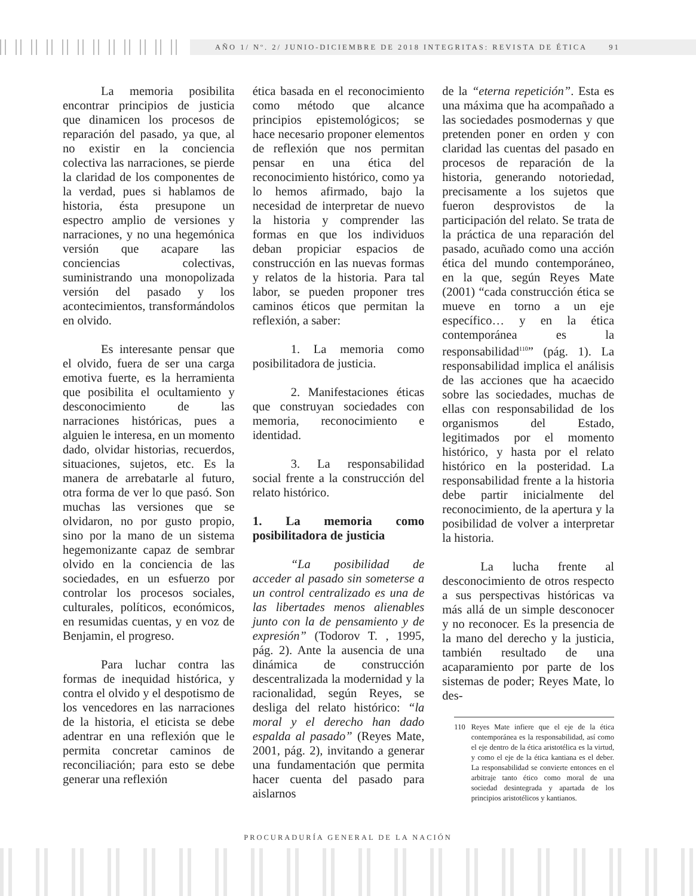AÑO 1/ Nº. 2/ JUNIO-DICIEMBRE DE 2018 INTEGRITAS: REVISTA DE ÉTICA 91
La memoria posibilita encontrar principios de justicia que dinamicen los procesos de reparación del pasado, ya que, al no existir en la conciencia colectiva las narraciones, se pierde la claridad de los componentes de la verdad, pues si hablamos de historia, ésta presupone un espectro amplio de versiones y narraciones, y no una hegemónica versión que acapare las conciencias colectivas, suministrando una monopolizada versión del pasado y los acontecimientos, transformándolos en olvido.
Es interesante pensar que el olvido, fuera de ser una carga emotiva fuerte, es la herramienta que posibilita el ocultamiento y desconocimiento de las narraciones históricas, pues a alguien le interesa, en un momento dado, olvidar historias, recuerdos, situaciones, sujetos, etc. Es la manera de arrebatarle al futuro, otra forma de ver lo que pasó. Son muchas las versiones que se olvidaron, no por gusto propio, sino por la mano de un sistema hegemonizante capaz de sembrar olvido en la conciencia de las sociedades, en un esfuerzo por controlar los procesos sociales, culturales, políticos, económicos, en resumidas cuentas, y en voz de Benjamin, el progreso.
Para luchar contra las formas de inequidad histórica, y contra el olvido y el despotismo de los vencedores en las narraciones de la historia, el eticista se debe adentrar en una reflexión que le permita concretar caminos de reconciliación; para esto se debe generar una reflexión
ética basada en el reconocimiento como método que alcance principios epistemológicos; se hace necesario proponer elementos de reflexión que nos permitan pensar en una ética del reconocimiento histórico, como ya lo hemos afirmado, bajo la necesidad de interpretar de nuevo la historia y comprender las formas en que los individuos deban propiciar espacios de construcción en las nuevas formas y relatos de la historia. Para tal labor, se pueden proponer tres caminos éticos que permitan la reflexión, a saber:
1. La memoria como posibilitadora de justicia.
2. Manifestaciones éticas que construyan sociedades con memoria, reconocimiento e identidad.
3. La responsabilidad social frente a la construcción del relato histórico.
1. La memoria como posibilitadora de justicia
“La posibilidad de acceder al pasado sin someterse a un control centralizado es una de las libertades menos alienables junto con la de pensamiento y de expresión” (Todorov T. , 1995, pág. 2). Ante la ausencia de una dinámica de construcción descentralizada la modernidad y la racionalidad, según Reyes, se desliga del relato histórico: “la moral y el derecho han dado espalda al pasado” (Reyes Mate, 2001, pág. 2), invitando a generar una fundamentación que permita hacer cuenta del pasado para aislarnos
de la “eterna repetición”. Esta es una máxima que ha acompañado a las sociedades posmodernas y que pretenden poner en orden y con claridad las cuentas del pasado en procesos de reparación de la historia, generando notoriedad, precisamente a los sujetos que fueron desprovistos de la participación del relato. Se trata de la práctica de una reparación del pasado, acuñado como una acción ética del mundo contemporáneo, en la que, según Reyes Mate (2001) “cada construcción ética se mueve en torno a un eje específico… y en la ética contemporánea es la responsabilidad<sup>110</sup>” (pág. 1). La responsabilidad implica el análisis de las acciones que ha acaecido sobre las sociedades, muchas de ellas con responsabilidad de los organismos del Estado, legitimados por el momento histórico, y hasta por el relato histórico en la posteridad. La responsabilidad frente a la historia debe partir inicialmente del reconocimiento, de la apertura y la posibilidad de volver a interpretar la historia.
La lucha frente al desconocimiento de otros respecto a sus perspectivas históricas va más allá de un simple desconocer y no reconocer. Es la presencia de la mano del derecho y la justicia, también resultado de una acaparamiento por parte de los sistemas de poder; Reyes Mate, lo des-
110 Reyes Mate infiere que el eje de la ética contemporánea es la responsabilidad, así como el eje dentro de la ética aristotélica es la virtud, y como el eje de la ética kantiana es el deber. La responsabilidad se convierte entonces en el arbitraje tanto ético como moral de una sociedad desintegrada y apartada de los principios aristotélicos y kantianos.
PROCURADURÍA GENERAL DE LA NACIÓN